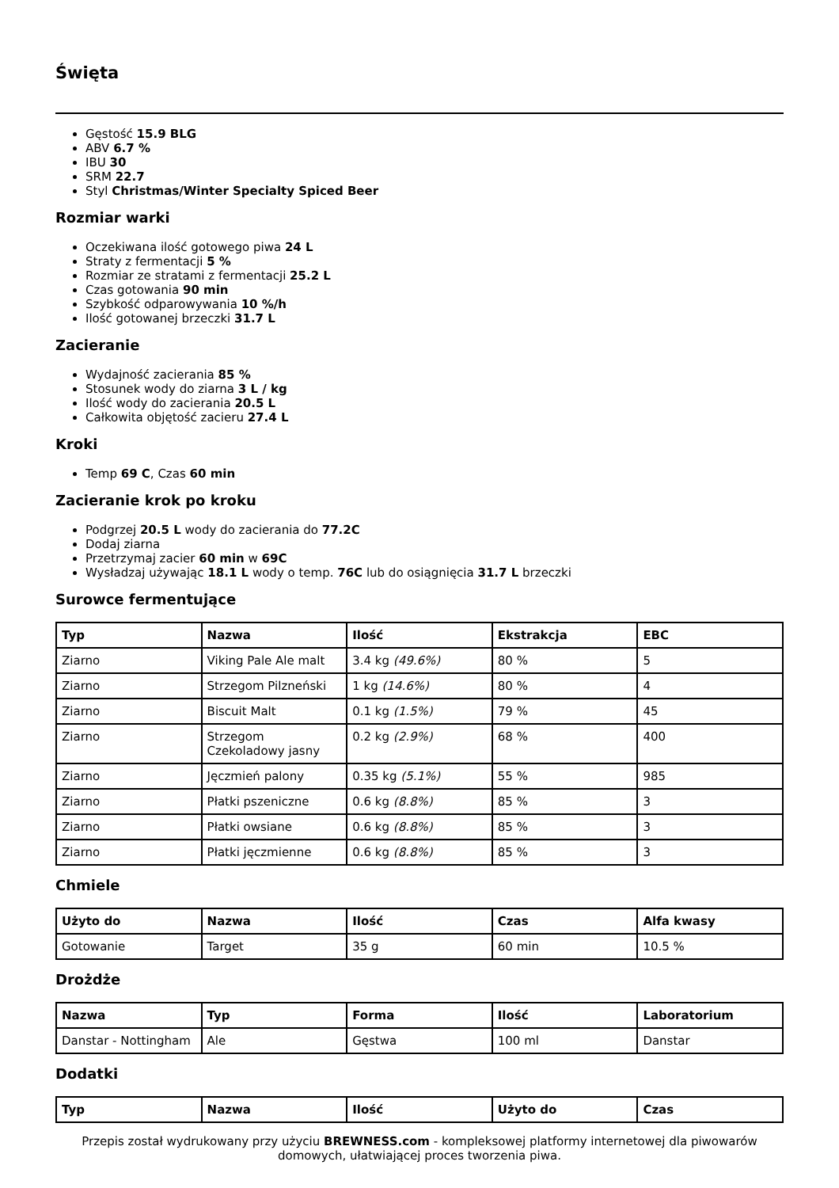Święta
Gęstość 15.9 BLG
ABV 6.7 %
IBU 30
SRM 22.7
Styl Christmas/Winter Specialty Spiced Beer
Rozmiar warki
Oczekiwana ilość gotowego piwa 24 L
Straty z fermentacji 5 %
Rozmiar ze stratami z fermentacji 25.2 L
Czas gotowania 90 min
Szybkość odparowywania 10 %/h
Ilość gotowanej brzeczki 31.7 L
Zacieranie
Wydajność zacierania 85 %
Stosunek wody do ziarna 3 L / kg
Ilość wody do zacierania 20.5 L
Całkowita objętość zacieru 27.4 L
Kroki
Temp 69 C, Czas 60 min
Zacieranie krok po kroku
Podgrzej 20.5 L wody do zacierania do 77.2C
Dodaj ziarna
Przetrzymaj zacier 60 min w 69C
Wysładzaj używając 18.1 L wody o temp. 76C lub do osiągnięcia 31.7 L brzeczki
Surowce fermentujące
| Typ | Nazwa | Ilość | Ekstrakcja | EBC |
| --- | --- | --- | --- | --- |
| Ziarno | Viking Pale Ale malt | 3.4 kg (49.6%) | 80 % | 5 |
| Ziarno | Strzegom Pilzneński | 1 kg (14.6%) | 80 % | 4 |
| Ziarno | Biscuit Malt | 0.1 kg (1.5%) | 79 % | 45 |
| Ziarno | Strzegom Czekoladowy jasny | 0.2 kg (2.9%) | 68 % | 400 |
| Ziarno | Jęczmień palony | 0.35 kg (5.1%) | 55 % | 985 |
| Ziarno | Płatki pszeniczne | 0.6 kg (8.8%) | 85 % | 3 |
| Ziarno | Płatki owsiane | 0.6 kg (8.8%) | 85 % | 3 |
| Ziarno | Płatki jęczmienne | 0.6 kg (8.8%) | 85 % | 3 |
Chmiele
| Użyto do | Nazwa | Ilość | Czas | Alfa kwasy |
| --- | --- | --- | --- | --- |
| Gotowanie | Target | 35 g | 60 min | 10.5 % |
Drożdże
| Nazwa | Typ | Forma | Ilość | Laboratorium |
| --- | --- | --- | --- | --- |
| Danstar - Nottingham | Ale | Gęstwa | 100 ml | Danstar |
Dodatki
| Typ | Nazwa | Ilość | Użyto do | Czas |
| --- | --- | --- | --- | --- |
Przepis został wydrukowany przy użyciu BREWNESS.com - kompleksowej platformy internetowej dla piwowarów domowych, ułatwiającej proces tworzenia piwa.